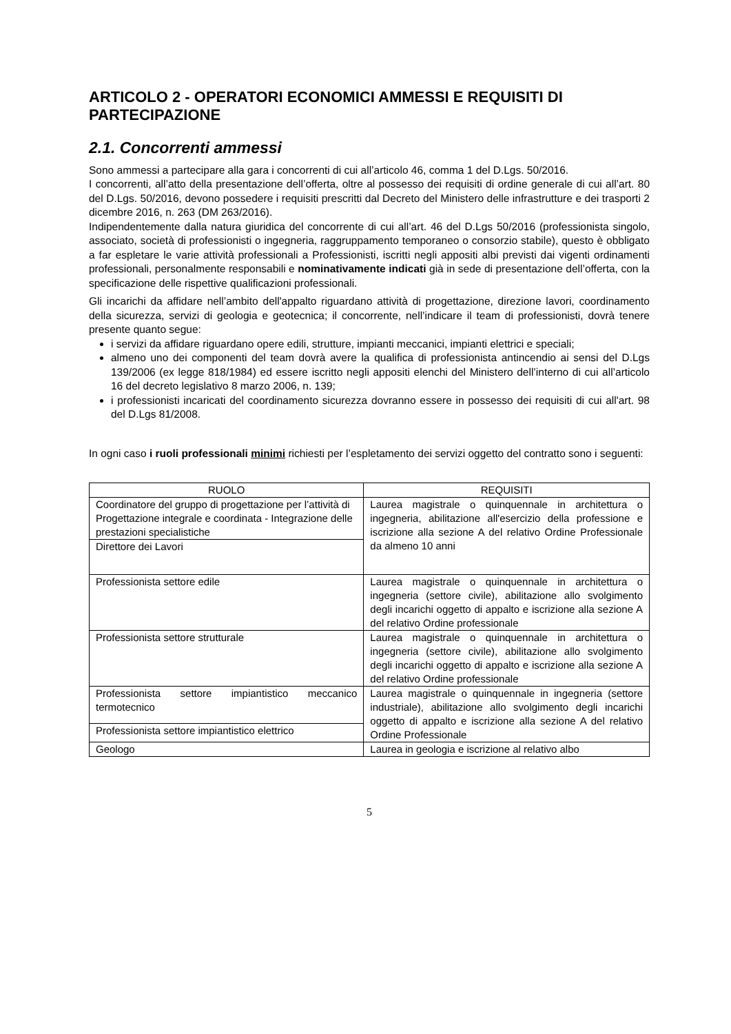ARTICOLO 2 - OPERATORI ECONOMICI AMMESSI E REQUISITI DI PARTECIPAZIONE
2.1. Concorrenti ammessi
Sono ammessi a partecipare alla gara i concorrenti di cui all’articolo 46, comma 1 del D.Lgs. 50/2016.
I concorrenti, all’atto della presentazione dell’offerta, oltre al possesso dei requisiti di ordine generale di cui all’art. 80 del D.Lgs. 50/2016, devono possedere i requisiti prescritti dal Decreto del Ministero delle infrastrutture e dei trasporti 2 dicembre 2016, n. 263 (DM 263/2016).
Indipendentemente dalla natura giuridica del concorrente di cui all’art. 46 del D.Lgs 50/2016 (professionista singolo, associato, società di professionisti o ingegneria, raggruppamento temporaneo o consorzio stabile), questo è obbligato a far espletare le varie attività professionali a Professionisti, iscritti negli appositi albi previsti dai vigenti ordinamenti professionali, personalmente responsabili e nominativamente indicati già in sede di presentazione dell’offerta, con la specificazione delle rispettive qualificazioni professionali.
Gli incarichi da affidare nell’ambito dell'appalto riguardano attività di progettazione, direzione lavori, coordinamento della sicurezza, servizi di geologia e geotecnica; il concorrente, nell’indicare il team di professionisti, dovrà tenere presente quanto segue:
i servizi da affidare riguardano opere edili, strutture, impianti meccanici, impianti elettrici e speciali;
almeno uno dei componenti del team dovrà avere la qualifica di professionista antincendio ai sensi del D.Lgs 139/2006 (ex legge 818/1984) ed essere iscritto negli appositi elenchi del Ministero dell’interno di cui all’articolo 16 del decreto legislativo 8 marzo 2006, n. 139;
i professionisti incaricati del coordinamento sicurezza dovranno essere in possesso dei requisiti di cui all'art. 98 del D.Lgs 81/2008.
In ogni caso i ruoli professionali minimi richiesti per l’espletamento dei servizi oggetto del contratto sono i seguenti:
| RUOLO | REQUISITI |
| --- | --- |
| Coordinatore del gruppo di progettazione per l’attività di Progettazione integrale e coordinata - Integrazione delle prestazioni specialistiche | Laurea magistrale o quinquennale in architettura o ingegneria, abilitazione all'esercizio della professione e iscrizione alla sezione A del relativo Ordine Professionale da almeno 10 anni |
| Direttore dei Lavori | |
| Professionista settore edile | Laurea magistrale o quinquennale in architettura o ingegneria (settore civile), abilitazione allo svolgimento degli incarichi oggetto di appalto e iscrizione alla sezione A del relativo Ordine professionale |
| Professionista settore strutturale | Laurea magistrale o quinquennale in architettura o ingegneria (settore civile), abilitazione allo svolgimento degli incarichi oggetto di appalto e iscrizione alla sezione A del relativo Ordine professionale |
| Professionista settore impiantistico meccanico termotecnico | Laurea magistrale o quinquennale in ingegneria (settore industriale), abilitazione allo svolgimento degli incarichi oggetto di appalto e iscrizione alla sezione A del relativo Ordine Professionale |
| Professionista settore impiantistico elettrico | |
| Geologo | Laurea in geologia e iscrizione al relativo albo |
5